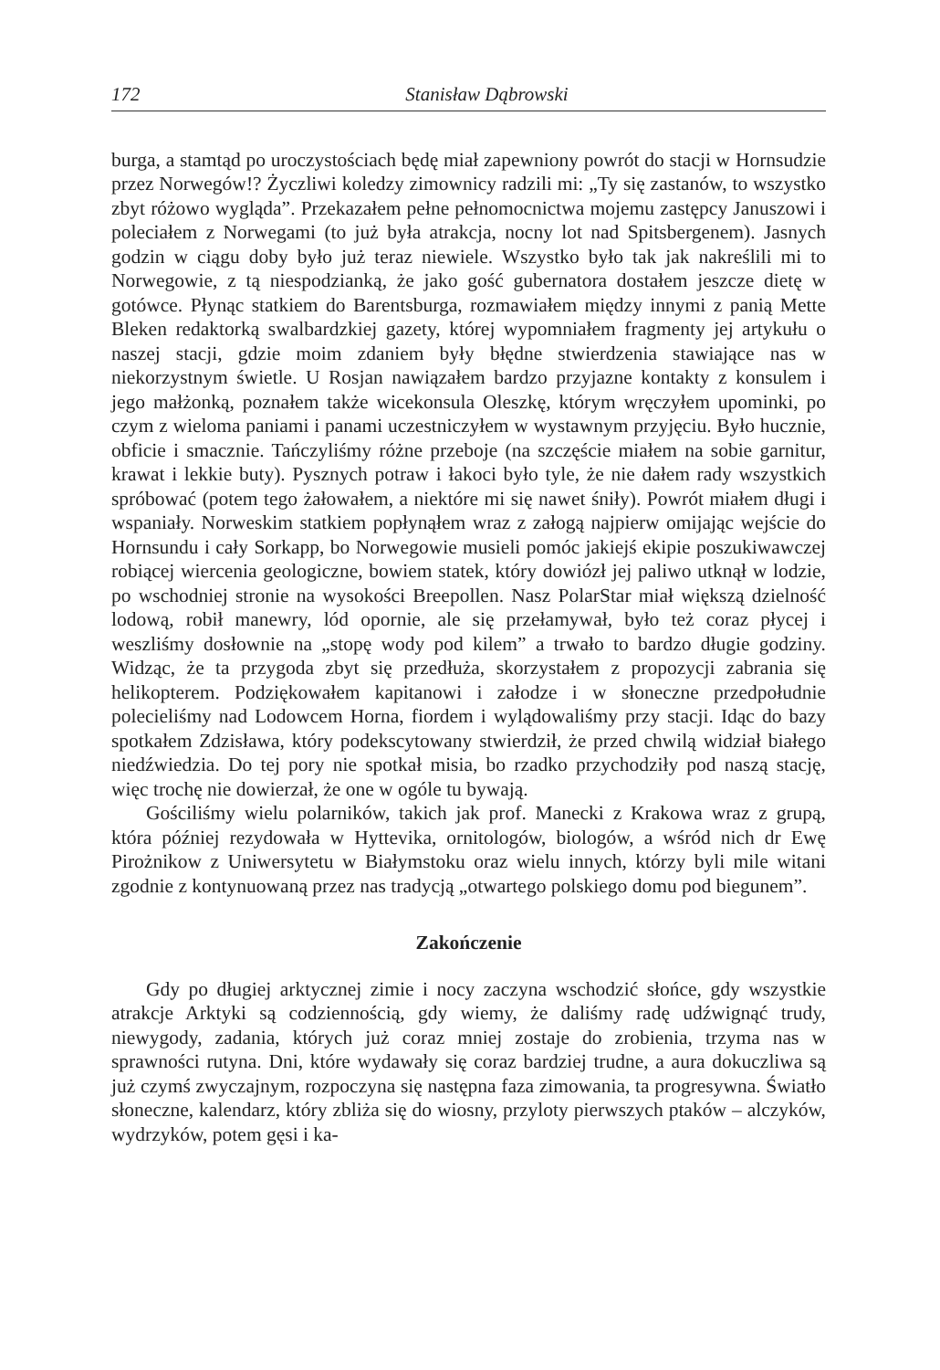172 Stanisław Dąbrowski
burga, a stamtąd po uroczystościach będę miał zapewniony powrót do stacji w Hornsudzie przez Norwegów!? Życzliwi koledzy zimownicy radzili mi: „Ty się zastanów, to wszystko zbyt różowo wygląda”. Przekazałem pełne pełnomocnictwa mojemu zastępcy Januszowi i poleciałem z Norwegami (to już była atrakcja, nocny lot nad Spitsbergenem). Jasnych godzin w ciągu doby było już teraz niewiele. Wszystko było tak jak nakreślili mi to Norwegowie, z tą niespodzianką, że jako gość gubernatora dostałem jeszcze dietę w gotówce. Płynąc statkiem do Barentsburga, rozmawiałem między innymi z panią Mette Bleken redaktorką swalbardzkiej gazety, której wypomniałem fragmenty jej artykułu o naszej stacji, gdzie moim zdaniem były błędne stwierdzenia stawiające nas w niekorzystnym świetle. U Rosjan nawiązałem bardzo przyjazne kontakty z konsulem i jego małżonką, poznałem także wicekonsula Oleszkę, którym wręczyłem upominki, po czym z wieloma paniami i panami uczestniczyłem w wystawnym przyjęciu. Było hucznie, obficie i smacznie. Tańczyliśmy różne przeboje (na szczęście miałem na sobie garnitur, krawat i lekkie buty). Pysznych potraw i łakoci było tyle, że nie dałem rady wszystkich spróbować (potem tego żałowałem, a niektóre mi się nawet śniły). Powrót miałem długi i wspaniały. Norweskim statkiem popłynąłem wraz z załogą najpierw omijając wejście do Hornsundu i cały Sorkapp, bo Norwegowie musieli pomóc jakiejś ekipie poszukiwawczej robiącej wiercenia geologiczne, bowiem statek, który dowiózł jej paliwo utknął w lodzie, po wschodniej stronie na wysokości Breepollen. Nasz PolarStar miał większą dzielność lodową, robił manewry, lód opornie, ale się przełamywał, było też coraz płycej i weszliśmy dosłownie na „stopę wody pod kilem” a trwało to bardzo długie godziny. Widząc, że ta przygoda zbyt się przedłuża, skorzystałem z propozycji zabrania się helikopterem. Podziękowałem kapitanowi i załodze i w słoneczne przedpołudnie polecieliśmy nad Lodowcem Horna, fiordem i wylądowaliśmy przy stacji. Idąc do bazy spotkałem Zdzisława, który podekscytowany stwierdził, że przed chwilą widział białego niedźwiedzia. Do tej pory nie spotkał misia, bo rzadko przychodziły pod naszą stację, więc trochę nie dowierzał, że one w ogóle tu bywają.
Gościliśmy wielu polarników, takich jak prof. Manecki z Krakowa wraz z grupą, która później rezydowała w Hyttevika, ornitologów, biologów, a wśród nich dr Ewę Pirożnikow z Uniwersytetu w Białymstoku oraz wielu innych, którzy byli mile witani zgodnie z kontynuowaną przez nas tradycją „otwartego polskiego domu pod biegunem”.
Zakończenie
Gdy po długiej arktycznej zimie i nocy zaczyna wschodzić słońce, gdy wszystkie atrakcje Arktyki są codziennością, gdy wiemy, że daliśmy radę udźwignąć trudy, niewygody, zadania, których już coraz mniej zostaje do zrobienia, trzyma nas w sprawności rutyna. Dni, które wydawały się coraz bardziej trudne, a aura dokuczliwa są już czymś zwyczajnym, rozpoczyna się następna faza zimowania, ta progresywna. Światło słoneczne, kalendarz, który zbliża się do wiosny, przyloty pierwszych ptaków – alczyków, wydrzyków, potem gęsi i ka-